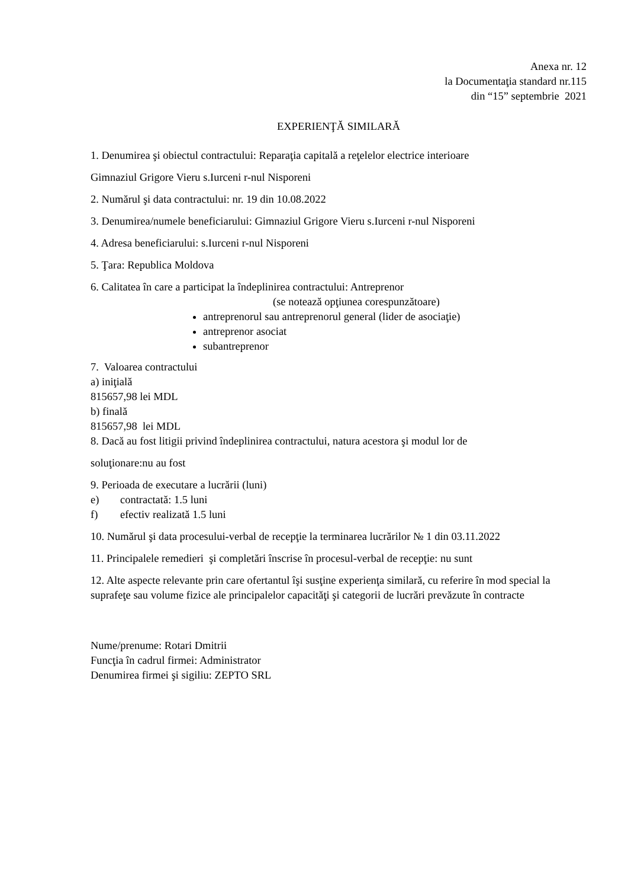Anexa nr. 12
la Documentaţia standard nr.115
din “15” septembrie 2021
EXPERIENŢĂ SIMILARĂ
1. Denumirea şi obiectul contractului: Reparaţia capitală a reţelelor electrice interioare
Gimnaziul Grigore Vieru s.Iurceni r-nul Nisporeni
2. Numărul şi data contractului: nr. 19 din 10.08.2022
3. Denumirea/numele beneficiarului: Gimnaziul Grigore Vieru s.Iurceni r-nul Nisporeni
4. Adresa beneficiarului: s.Iurceni r-nul Nisporeni
5. Ţara: Republica Moldova
6. Calitatea în care a participat la îndeplinirea contractului: Antreprenor
(se notează opţiunea corespunzătoare)
antreprenorul sau antreprenorul general (lider de asociaţie)
antreprenor asociat
subantreprenor
7. Valoarea contractului
a) iniţială
815657,98 lei MDL
b) finală
815657,98 lei MDL
8. Dacă au fost litigii privind îndeplinirea contractului, natura acestora şi modul lor de
soluţionare:nu au fost
9. Perioada de executare a lucrării (luni)
e) contractată: 1.5 luni
f) efectiv realizată 1.5 luni
10. Numărul şi data procesului-verbal de recepţie la terminarea lucrărilor № 1 din 03.11.2022
11. Principalele remedieri şi completări înscrise în procesul-verbal de recepţie: nu sunt
12. Alte aspecte relevante prin care ofertantul îşi susţine experienţa similară, cu referire în mod special la suprafeţe sau volume fizice ale principalelor capacităţi şi categorii de lucrări prevăzute în contracte
Nume/prenume: Rotari Dmitrii
Funcţia în cadrul firmei: Administrator
Denumirea firmei şi sigiliu: ZEPTO SRL